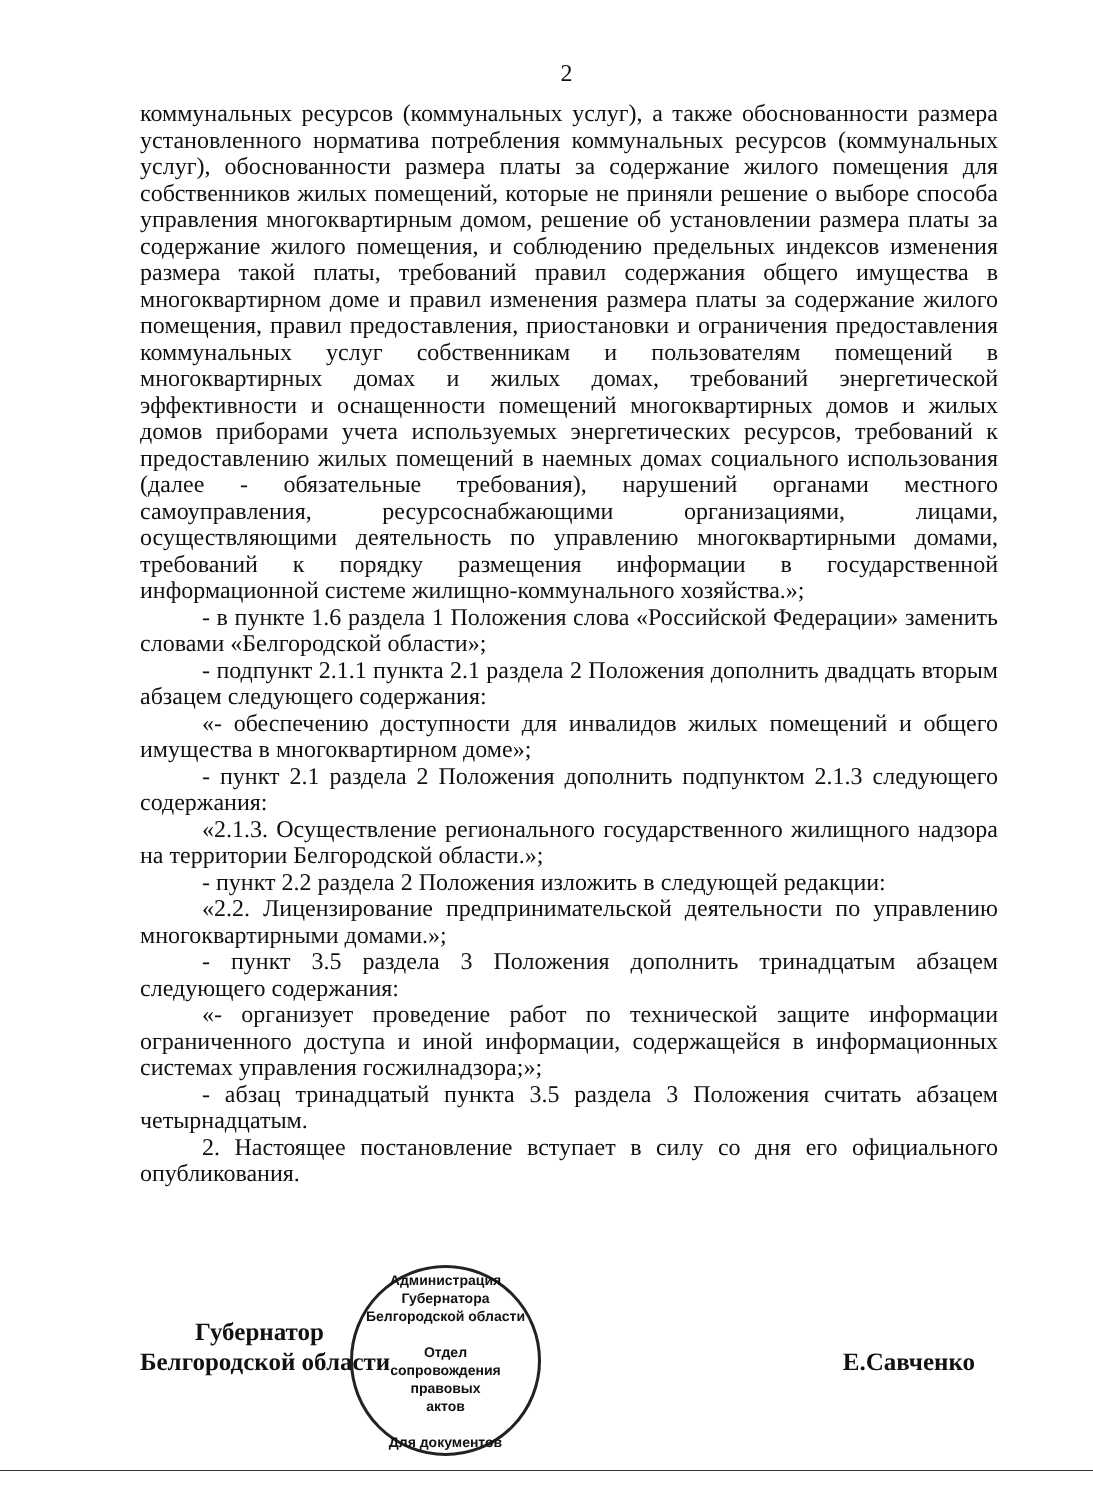2
коммунальных ресурсов (коммунальных услуг), а также обоснованности размера установленного норматива потребления коммунальных ресурсов (коммунальных услуг), обоснованности размера платы за содержание жилого помещения для собственников жилых помещений, которые не приняли решение о выборе способа управления многоквартирным домом, решение об установлении размера платы за содержание жилого помещения, и соблюдению предельных индексов изменения размера такой платы, требований правил содержания общего имущества в многоквартирном доме и правил изменения размера платы за содержание жилого помещения, правил предоставления, приостановки и ограничения предоставления коммунальных услуг собственникам и пользователям помещений в многоквартирных домах и жилых домах, требований энергетической эффективности и оснащенности помещений многоквартирных домов и жилых домов приборами учета используемых энергетических ресурсов, требований к предоставлению жилых помещений в наемных домах социального использования (далее - обязательные требования), нарушений органами местного самоуправления, ресурсоснабжающими организациями, лицами, осуществляющими деятельность по управлению многоквартирными домами, требований к порядку размещения информации в государственной информационной системе жилищно-коммунального хозяйства.»;
- в пункте 1.6 раздела 1 Положения слова «Российской Федерации» заменить словами «Белгородской области»;
- подпункт 2.1.1 пункта 2.1 раздела 2 Положения дополнить двадцать вторым абзацем следующего содержания:
«- обеспечению доступности для инвалидов жилых помещений и общего имущества в многоквартирном доме»;
- пункт 2.1 раздела 2 Положения дополнить подпунктом 2.1.3 следующего содержания:
«2.1.3. Осуществление регионального государственного жилищного надзора на территории Белгородской области.»;
- пункт 2.2 раздела 2 Положения изложить в следующей редакции:
«2.2. Лицензирование предпринимательской деятельности по управлению многоквартирными домами.»;
- пункт 3.5 раздела 3 Положения дополнить тринадцатым абзацем следующего содержания:
«- организует проведение работ по технической защите информации ограниченного доступа и иной информации, содержащейся в информационных системах управления госжилнадзора;»;
- абзац тринадцатый пункта 3.5 раздела 3 Положения считать абзацем четырнадцатым.
2. Настоящее постановление вступает в силу со дня его официального опубликования.
Губернатор
Белгородской области
Е.Савченко
Администрация Губернатора Белгородской области
Отдел
сопровождения
правовых
актов
Для документов